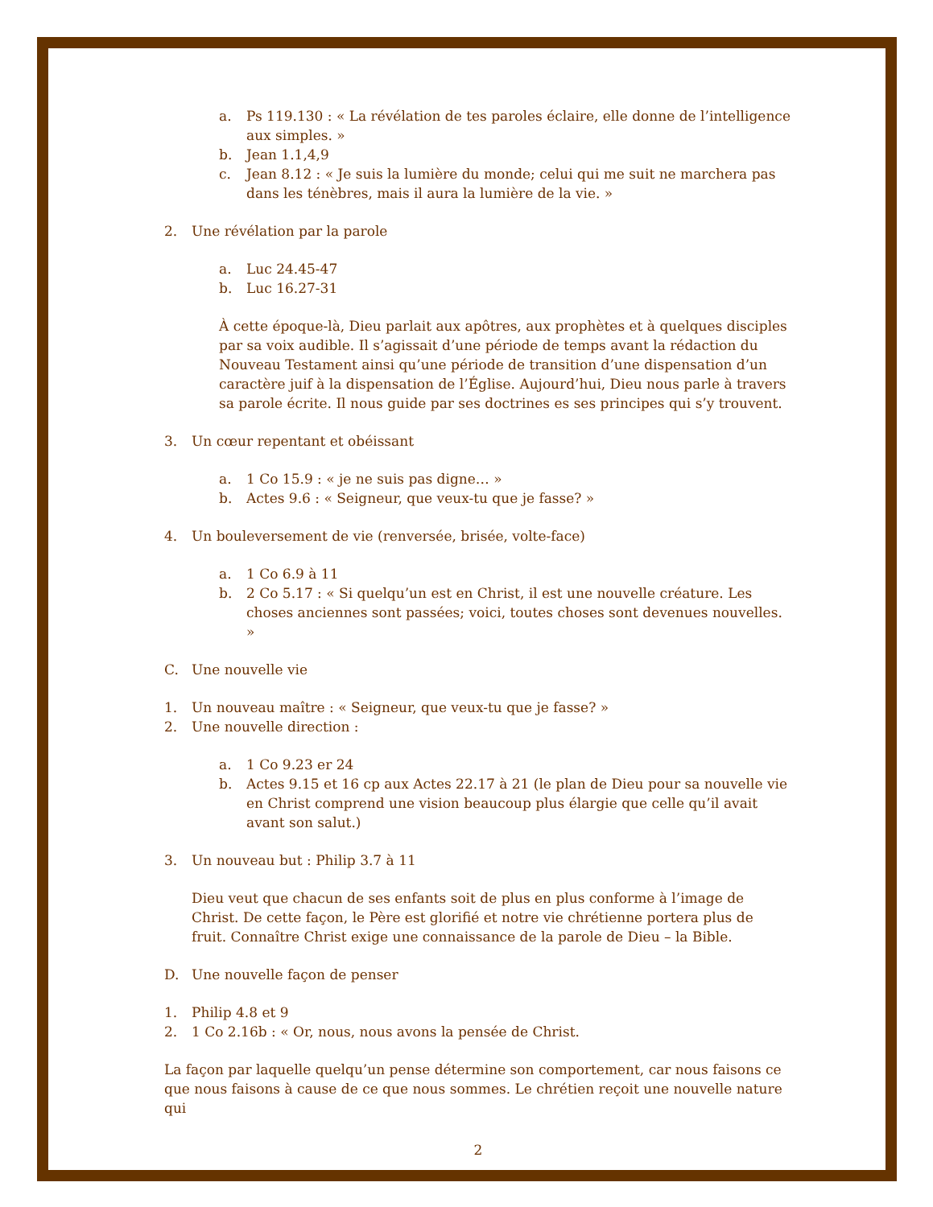a. Ps 119.130 : « La révélation de tes paroles éclaire, elle donne de l’intelligence aux simples. »
b. Jean 1.1,4,9
c. Jean 8.12 : « Je suis la lumière du monde; celui qui me suit ne marchera pas dans les ténèbres, mais il aura la lumière de la vie. »
2. Une révélation par la parole
a. Luc 24.45-47
b. Luc 16.27-31
À cette époque-là, Dieu parlait aux apôtres, aux prophètes et à quelques disciples par sa voix audible. Il s’agissait d’une période de temps avant la rédaction du Nouveau Testament ainsi qu’une période de transition d’une dispensation d’un caractère juif à la dispensation de l’Église. Aujourd’hui, Dieu nous parle à travers sa parole écrite. Il nous guide par ses doctrines es ses principes qui s’y trouvent.
3. Un cœur repentant et obéissant
a. 1 Co 15.9 : « je ne suis pas digne… »
b. Actes 9.6 : « Seigneur, que veux-tu que je fasse? »
4. Un bouleversement de vie (renversée, brisée, volte-face)
a. 1 Co 6.9 à 11
b. 2 Co 5.17 : « Si quelqu’un est en Christ, il est une nouvelle créature. Les choses anciennes sont passées; voici, toutes choses sont devenues nouvelles. »
C. Une nouvelle vie
1. Un nouveau maître : « Seigneur, que veux-tu que je fasse? »
2. Une nouvelle direction :
a. 1 Co 9.23 er 24
b. Actes 9.15 et 16 cp aux Actes 22.17 à 21 (le plan de Dieu pour sa nouvelle vie en Christ comprend une vision beaucoup plus élargie que celle qu’il avait avant son salut.)
3. Un nouveau but : Philip 3.7 à 11
Dieu veut que chacun de ses enfants soit de plus en plus conforme à l’image de Christ. De cette façon, le Père est glorifié et notre vie chrétienne portera plus de fruit. Connaître Christ exige une connaissance de la parole de Dieu – la Bible.
D. Une nouvelle façon de penser
1. Philip 4.8 et 9
2. 1 Co 2.16b : « Or, nous, nous avons la pensée de Christ.
La façon par laquelle quelqu’un pense détermine son comportement, car nous faisons ce que nous faisons à cause de ce que nous sommes. Le chrétien reçoit une nouvelle nature qui
2